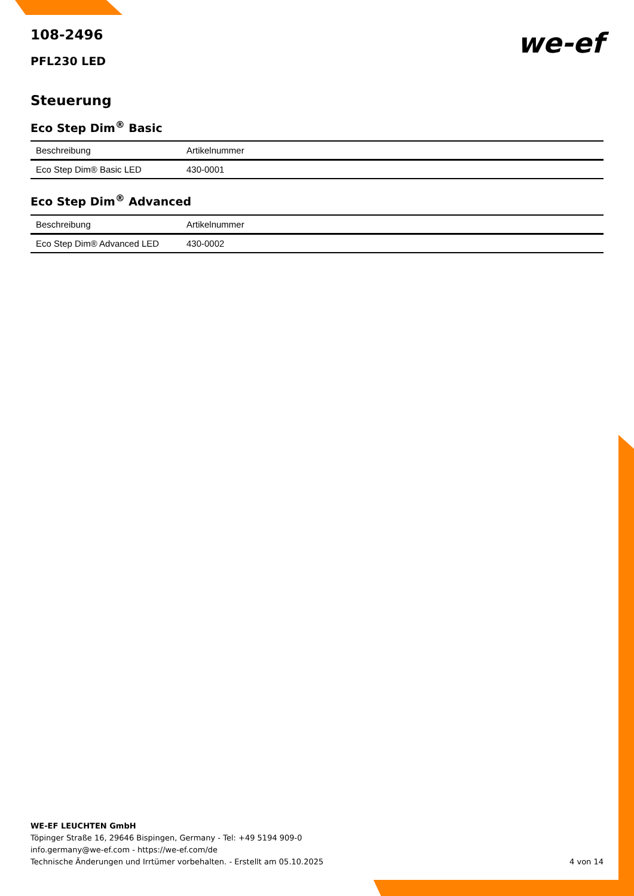we-ef
108-2496
PFL230 LED
Steuerung
Eco Step Dim<sup>®</sup> Basic
| Beschreibung | Artikelnummer |
| --- | --- |
| Eco Step Dim® Basic LED | 430-0001 |
Eco Step Dim<sup>®</sup> Advanced
| Beschreibung | Artikelnummer |
| --- | --- |
| Eco Step Dim® Advanced LED | 430-0002 |
WE-EF LEUCHTEN GmbH
Töpinger Straße 16, 29646 Bispingen, Germany - Tel: +49 5194 909-0
info.germany@we-ef.com - https://we-ef.com/de
4 von 14 Technische Änderungen und Irrtümer vorbehalten. - Erstellt am 05.10.2025